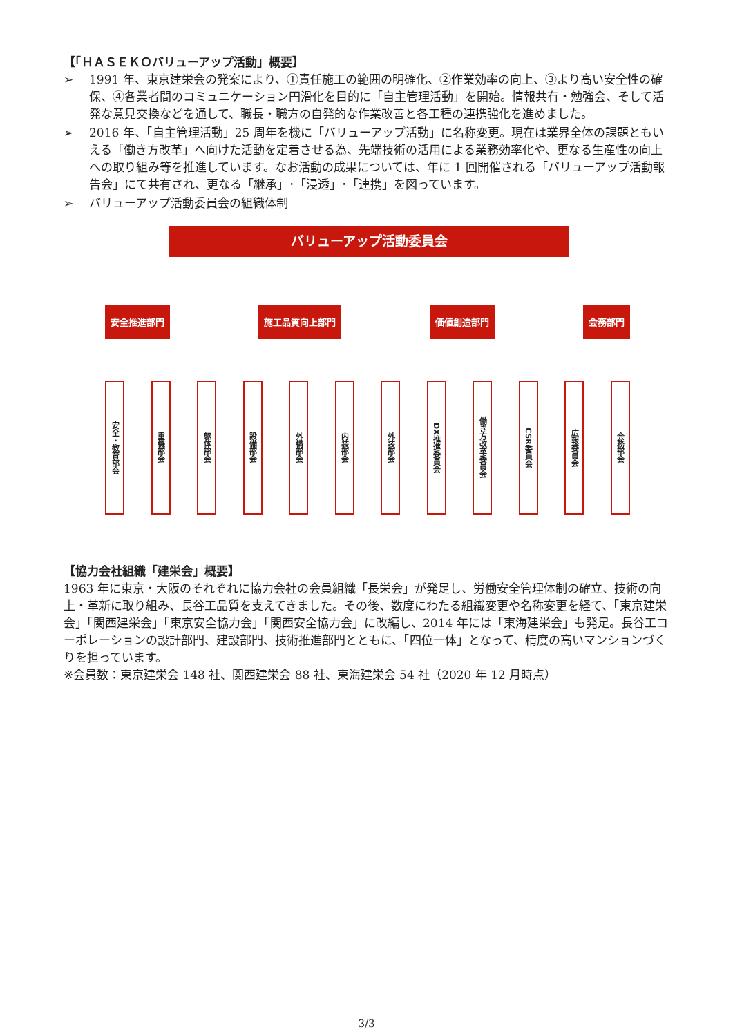【「ＨＡＳＥＫＯバリューアップ活動」概要】
➢ 1991 年、東京建栄会の発案により、①責任施工の範囲の明確化、②作業効率の向上、③より高い安全性の確保、④各業者間のコミュニケーション円滑化を目的に「自主管理活動」を開始。情報共有・勉強会、そして活発な意見交換などを通して、職長・職方の自発的な作業改善と各工種の連携強化を進めました。
➢ 2016 年、「自主管理活動」25 周年を機に「バリューアップ活動」に名称変更。現在は業界全体の課題ともいえる「働き方改革」へ向けた活動を定着させる為、先端技術の活用による業務効率化や、更なる生産性の向上への取り組み等を推進しています。なお活動の成果については、年に 1 回開催される「バリューアップ活動報告会」にて共有され、更なる「継承」･「浸透」･「連携」を図っています。
➢ バリューアップ活動委員会の組織体制
バリューアップ活動委員会
安全推進部門 施工品質向上部門 価値創造部門 会務部門
安全・教育部会
重機部会
躯体部会
設備部会
外構部会
内装部会
外装部会
DX推進委員会
働き方改革委員会
CSR委員会
広報委員会
会務部会
【協力会社組織「建栄会」概要】
1963 年に東京・大阪のそれぞれに協力会社の会員組織「長栄会」が発足し、労働安全管理体制の確立、技術の向上・革新に取り組み、長谷工品質を支えてきました。その後、数度にわたる組織変更や名称変更を経て、「東京建栄会」「関西建栄会」「東京安全協力会」「関西安全協力会」に改編し、2014 年には「東海建栄会」も発足。長谷工コーポレーションの設計部門、建設部門、技術推進部門とともに、「四位一体」となって、精度の高いマンションづくりを担っています。
※会員数：東京建栄会 148 社、関西建栄会 88 社、東海建栄会 54 社（2020 年 12 月時点）
3/3